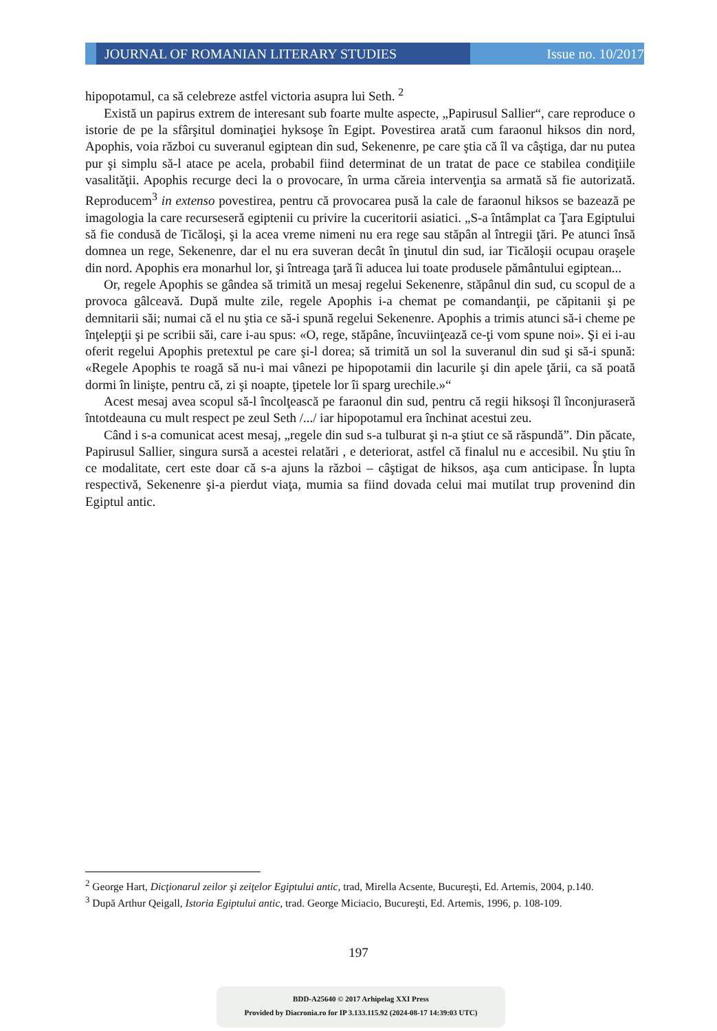JOURNAL OF ROMANIAN LITERARY STUDIES Issue no. 10/2017
hipopotamul, ca să celebreze astfel victoria asupra lui Seth. <sup>2</sup>
Există un papirus extrem de interesant sub foarte multe aspecte, „Papirusul Sallier“, care reproduce o istorie de pe la sfârşitul dominaţiei hyksoşe în Egipt. Povestirea arată cum faraonul hiksos din nord, Apophis, voia război cu suveranul egiptean din sud, Sekenenre, pe care ştia că îl va câştiga, dar nu putea pur şi simplu să-l atace pe acela, probabil fiind determinat de un tratat de pace ce stabilea condiţiile vasalităţii. Apophis recurge deci la o provocare, în urma căreia intervenţia sa armată să fie autorizată. Reproducem<sup>3</sup> in extenso povestirea, pentru că provocarea pusă la cale de faraonul hiksos se bazează pe imagologia la care recurseseră egiptenii cu privire la cuceritorii asiatici. „S-a întâmplat ca Ţara Egiptului să fie condusă de Ticăloşi, şi la acea vreme nimeni nu era rege sau stăpân al întregii ţări. Pe atunci însă domnea un rege, Sekenenre, dar el nu era suveran decât în ţinutul din sud, iar Ticăloşii ocupau oraşele din nord. Apophis era monarhul lor, şi întreaga ţară îi aducea lui toate produsele pământului egiptean...
Or, regele Apophis se gândea să trimită un mesaj regelui Sekenenre, stăpânul din sud, cu scopul de a provoca gâlceavă. După multe zile, regele Apophis i-a chemat pe comandanţii, pe căpitanii şi pe demnitarii săi; numai că el nu ştia ce să-i spună regelui Sekenenre. Apophis a trimis atunci să-i cheme pe înţelepţii şi pe scribii săi, care i-au spus: «O, rege, stăpâne, încuviinţează ce-ţi vom spune noi». Şi ei i-au oferit regelui Apophis pretextul pe care şi-l dorea; să trimită un sol la suveranul din sud şi să-i spună: «Regele Apophis te roagă să nu-i mai vânezi pe hipopotamii din lacurile şi din apele ţării, ca să poată dormi în linişte, pentru că, zi şi noapte, ţipetele lor îi sparg urechile.»“
Acest mesaj avea scopul să-l încolţească pe faraonul din sud, pentru că regii hiksoşi îl înconjuraseră întotdeauna cu mult respect pe zeul Seth /.../ iar hipopotamul era închinat acestui zeu.
Când i s-a comunicat acest mesaj, „regele din sud s-a tulburat şi n-a ştiut ce să răspundă”. Din păcate, Papirusul Sallier, singura sursă a acestei relatări , e deteriorat, astfel că finalul nu e accesibil. Nu ştiu în ce modalitate, cert este doar că s-a ajuns la război – câştigat de hiksos, aşa cum anticipase. În lupta respectivă, Sekenenre şi-a pierdut viaţa, mumia sa fiind dovada celui mai mutilat trup provenind din Egiptul antic.
<sup>2</sup> George Hart, Dicţionarul zeilor şi zeiţelor Egiptului antic, trad, Mirella Acsente, Bucureşti, Ed. Artemis, 2004, p.140.
<sup>3</sup> După Arthur Qeigall, Istoria Egiptului antic, trad. George Miciacio, Bucureşti, Ed. Artemis, 1996, p. 108-109.
197
BDD-A25640 © 2017 Arhipelag XXI Press
Provided by Diacronia.ro for IP 3.133.115.92 (2024-08-17 14:39:03 UTC)